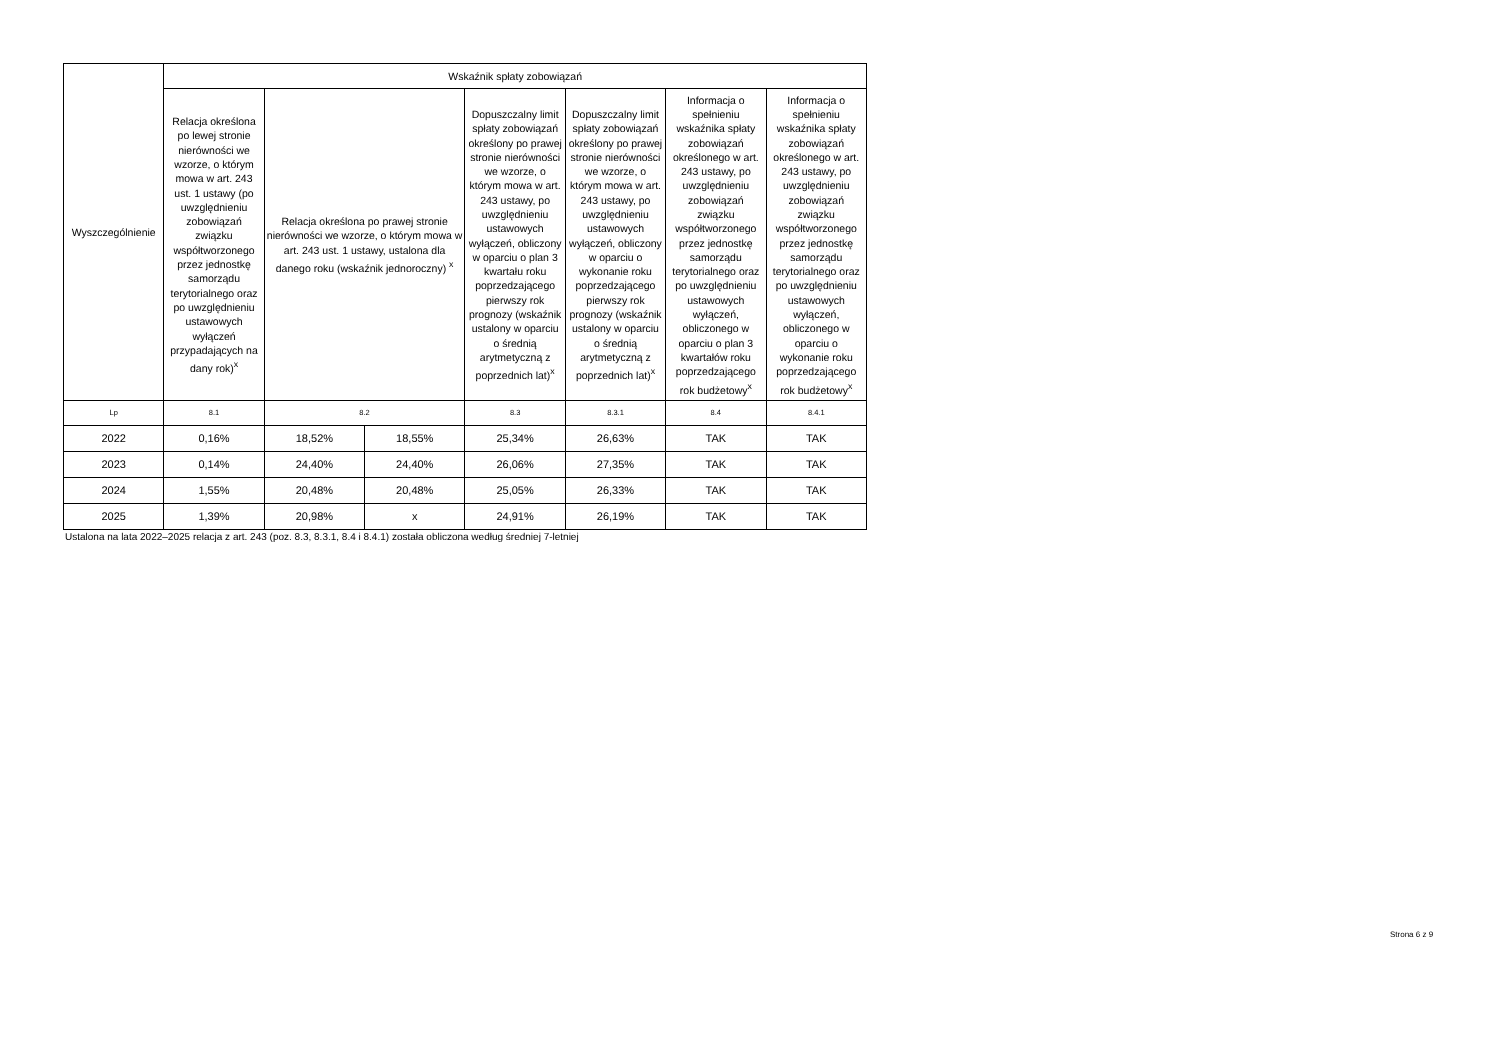| Wyszczególnienie | Wskaźnik spłaty zobowiązań | | | | | | |
| --- | --- | --- | --- | --- | --- | --- | --- |
| | Relacja określona po lewej stronie nierówności we wzorze, o którym mowa w art. 243 ust. 1 ustawy (po uwzględnieniu zobowiązań związku współtworzonego przez jednostkę samorządu terytorialnego oraz po uwzględnieniu ustawowych wyłączeń przypadających na dany rok)<sup>x</sup> | Relacja określona po prawej stronie nierówności we wzorze, o którym mowa w art. 243 ust. 1 ustawy, ustalona dla danego roku (wskaźnik jednoroczny) <sup>x</sup> | | Dopuszczalny limit spłaty zobowiązań określony po prawej stronie nierówności we wzorze, o którym mowa w art. 243 ustawy, po uwzględnieniu ustawowych wyłączeń, obliczony w oparciu o plan 3 kwartału roku poprzedzającego pierwszy rok prognozy (wskaźnik ustalony w oparciu o średnią arytmetyczną z poprzednich lat)<sup>x</sup> | Dopuszczalny limit spłaty zobowiązań określony po prawej stronie nierówności we wzorze, o którym mowa w art. 243 ustawy, po uwzględnieniu ustawowych wyłączeń, obliczony w oparciu o wykonanie roku poprzedzającego pierwszy rok prognozy (wskaźnik ustalony w oparciu o średnią arytmetyczną z poprzednich lat)<sup>x</sup> | Informacja o spełnieniu wskaźnika spłaty zobowiązań określonego w art. 243 ustawy, po uwzględnieniu zobowiązań związku współtworzonego przez jednostkę samorządu terytorialnego oraz po uwzględnieniu ustawowych wyłączeń, obliczonego w oparciu o plan 3 kwartałów roku poprzedzającego rok budżetowy<sup>x</sup> | Informacja o spełnieniu wskaźnika spłaty zobowiązań określonego w art. 243 ustawy, po uwzględnieniu zobowiązań związku współtworzonego przez jednostkę samorządu terytorialnego oraz po uwzględnieniu ustawowych wyłączeń, obliczonego w oparciu o wykonanie roku poprzedzającego rok budżetowy<sup>x</sup> |
| Lp | 8.1 | 8.2 | | 8.3 | 8.3.1 | 8.4 | 8.4.1 |
| 2022 | 0,16% | 18,52% | 18,55% | 25,34% | 26,63% | TAK | TAK |
| 2023 | 0,14% | 24,40% | 24,40% | 26,06% | 27,35% | TAK | TAK |
| 2024 | 1,55% | 20,48% | 20,48% | 25,05% | 26,33% | TAK | TAK |
| 2025 | 1,39% | 20,98% | x | 24,91% | 26,19% | TAK | TAK |
Ustalona na lata 2022–2025 relacja z art. 243 (poz. 8.3, 8.3.1, 8.4 i 8.4.1) została obliczona według średniej 7-letniej
Strona 6 z 9